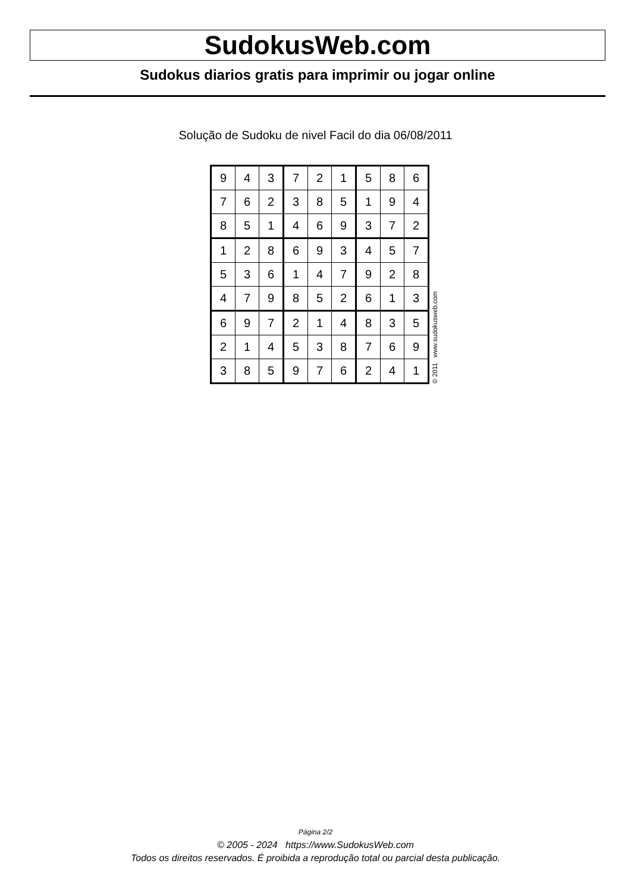SudokusWeb.com
Sudokus diarios gratis para imprimir ou jogar online
Solução de Sudoku de nivel Facil do dia 06/08/2011
| 9 | 4 | 3 | 7 | 2 | 1 | 5 | 8 | 6 |
| 7 | 6 | 2 | 3 | 8 | 5 | 1 | 9 | 4 |
| 8 | 5 | 1 | 4 | 6 | 9 | 3 | 7 | 2 |
| 1 | 2 | 8 | 6 | 9 | 3 | 4 | 5 | 7 |
| 5 | 3 | 6 | 1 | 4 | 7 | 9 | 2 | 8 |
| 4 | 7 | 9 | 8 | 5 | 2 | 6 | 1 | 3 |
| 6 | 9 | 7 | 2 | 1 | 4 | 8 | 3 | 5 |
| 2 | 1 | 4 | 5 | 3 | 8 | 7 | 6 | 9 |
| 3 | 8 | 5 | 9 | 7 | 6 | 2 | 4 | 1 |
© 2011 www.sudokusweb.com
Página 2/2
© 2005 - 2024 https://www.SudokusWeb.com
Todos os direitos reservados. É proibida a reprodução total ou parcial desta publicação.